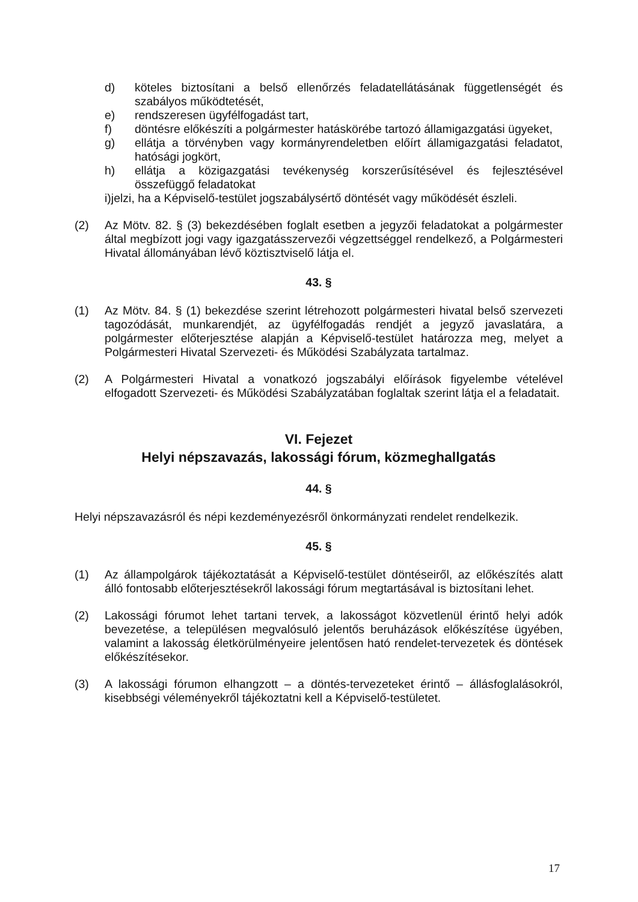d) köteles biztosítani a belső ellenőrzés feladatellátásának függetlenségét és szabályos működtetését,
e) rendszeresen ügyfélfogadást tart,
f) döntésre előkészíti a polgármester hatáskörébe tartozó államigazgatási ügyeket,
g) ellátja a törvényben vagy kormányrendeletben előírt államigazgatási feladatot, hatósági jogkört,
h) ellátja a közigazgatási tevékenység korszerűsítésével és fejlesztésével összefüggő feladatokat
i)jelzi, ha a Képviselő-testület jogszabálysértő döntését vagy működését észleli.
(2) Az Mötv. 82. § (3) bekezdésében foglalt esetben a jegyzői feladatokat a polgármester által megbízott jogi vagy igazgatásszervezői végzettséggel rendelkező, a Polgármesteri Hivatal állományában lévő köztisztviselő látja el.
43. §
(1) Az Mötv. 84. § (1) bekezdése szerint létrehozott polgármesteri hivatal belső szervezeti tagozódását, munkarendjét, az ügyfélfogadás rendjét a jegyző javaslatára, a polgármester előterjesztése alapján a Képviselő-testület határozza meg, melyet a Polgármesteri Hivatal Szervezeti- és Működési Szabályzata tartalmaz.
(2) A Polgármesteri Hivatal a vonatkozó jogszabályi előírások figyelembe vételével elfogadott Szervezeti- és Működési Szabályzatában foglaltak szerint látja el a feladatait.
VI. Fejezet
Helyi népszavazás, lakossági fórum, közmeghallgatás
44. §
Helyi népszavazásról és népi kezdeményezésről önkormányzati rendelet rendelkezik.
45. §
(1) Az állampolgárok tájékoztatását a Képviselő-testület döntéseiről, az előkészítés alatt álló fontosabb előterjesztésekről lakossági fórum megtartásával is biztosítani lehet.
(2) Lakossági fórumot lehet tartani tervek, a lakosságot közvetlenül érintő helyi adók bevezetése, a településen megvalósuló jelentős beruházások előkészítése ügyében, valamint a lakosság életkörülményeire jelentősen ható rendelet-tervezetek és döntések előkészítésekor.
(3) A lakossági fórumon elhangzott – a döntés-tervezeteket érintő – állásfoglalásokról, kisebbségi véleményekről tájékoztatni kell a Képviselő-testületet.
17